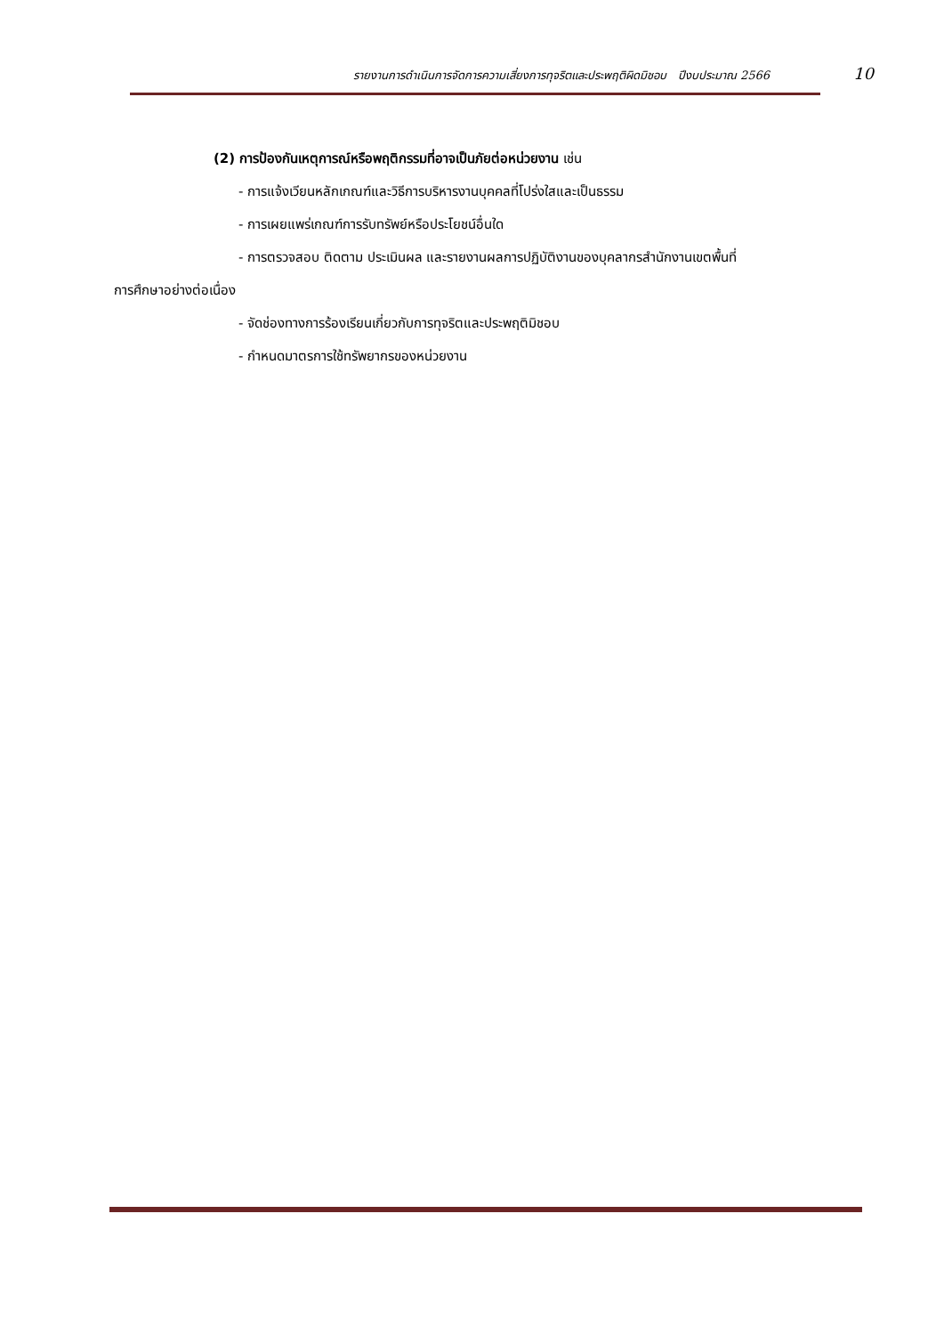รายงานการดำเนินการจัดการความเสี่ยงการทุจริตและประพฤติผิดมิชอบ ปีงบประมาณ 2566 10
(2) การป้องกันเหตุการณ์หรือพฤติกรรมที่อาจเป็นภัยต่อหน่วยงาน เช่น
- การแจ้งเวียนหลักเกณฑ์และวิธีการบริหารงานบุคคลที่โปร่งใสและเป็นธรรม
- การเผยแพร่เกณฑ์การรับทรัพย์หรือประโยชน์อื่นใด
- การตรวจสอบ ติดตาม ประเมินผล และรายงานผลการปฏิบัติงานของบุคลากรสำนักงานเขตพื้นที่
การศึกษาอย่างต่อเนื่อง
- จัดช่องทางการร้องเรียนเกี่ยวกับการทุจริตและประพฤติมิชอบ
- กำหนดมาตรการใช้ทรัพยากรของหน่วยงาน